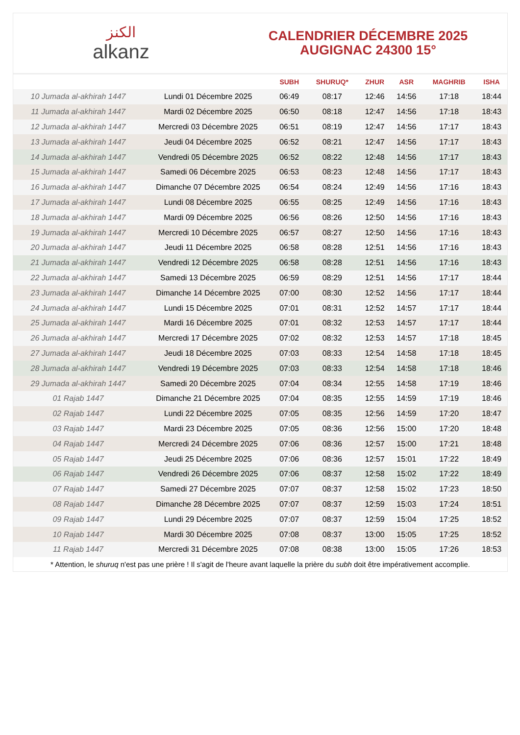الكنز
alkanz
CALENDRIER DÉCEMBRE 2025
AUGIGNAC 24300 15°
| | | SUBH | SHURUQ* | ZHUR | ASR | MAGHRIB | ISHA |
| --- | --- | --- | --- | --- | --- | --- | --- |
| 10 Jumada al-akhirah 1447 | Lundi 01 Décembre 2025 | 06:49 | 08:17 | 12:46 | 14:56 | 17:18 | 18:44 |
| 11 Jumada al-akhirah 1447 | Mardi 02 Décembre 2025 | 06:50 | 08:18 | 12:47 | 14:56 | 17:18 | 18:43 |
| 12 Jumada al-akhirah 1447 | Mercredi 03 Décembre 2025 | 06:51 | 08:19 | 12:47 | 14:56 | 17:17 | 18:43 |
| 13 Jumada al-akhirah 1447 | Jeudi 04 Décembre 2025 | 06:52 | 08:21 | 12:47 | 14:56 | 17:17 | 18:43 |
| 14 Jumada al-akhirah 1447 | Vendredi 05 Décembre 2025 | 06:52 | 08:22 | 12:48 | 14:56 | 17:17 | 18:43 |
| 15 Jumada al-akhirah 1447 | Samedi 06 Décembre 2025 | 06:53 | 08:23 | 12:48 | 14:56 | 17:17 | 18:43 |
| 16 Jumada al-akhirah 1447 | Dimanche 07 Décembre 2025 | 06:54 | 08:24 | 12:49 | 14:56 | 17:16 | 18:43 |
| 17 Jumada al-akhirah 1447 | Lundi 08 Décembre 2025 | 06:55 | 08:25 | 12:49 | 14:56 | 17:16 | 18:43 |
| 18 Jumada al-akhirah 1447 | Mardi 09 Décembre 2025 | 06:56 | 08:26 | 12:50 | 14:56 | 17:16 | 18:43 |
| 19 Jumada al-akhirah 1447 | Mercredi 10 Décembre 2025 | 06:57 | 08:27 | 12:50 | 14:56 | 17:16 | 18:43 |
| 20 Jumada al-akhirah 1447 | Jeudi 11 Décembre 2025 | 06:58 | 08:28 | 12:51 | 14:56 | 17:16 | 18:43 |
| 21 Jumada al-akhirah 1447 | Vendredi 12 Décembre 2025 | 06:58 | 08:28 | 12:51 | 14:56 | 17:16 | 18:43 |
| 22 Jumada al-akhirah 1447 | Samedi 13 Décembre 2025 | 06:59 | 08:29 | 12:51 | 14:56 | 17:17 | 18:44 |
| 23 Jumada al-akhirah 1447 | Dimanche 14 Décembre 2025 | 07:00 | 08:30 | 12:52 | 14:56 | 17:17 | 18:44 |
| 24 Jumada al-akhirah 1447 | Lundi 15 Décembre 2025 | 07:01 | 08:31 | 12:52 | 14:57 | 17:17 | 18:44 |
| 25 Jumada al-akhirah 1447 | Mardi 16 Décembre 2025 | 07:01 | 08:32 | 12:53 | 14:57 | 17:17 | 18:44 |
| 26 Jumada al-akhirah 1447 | Mercredi 17 Décembre 2025 | 07:02 | 08:32 | 12:53 | 14:57 | 17:18 | 18:45 |
| 27 Jumada al-akhirah 1447 | Jeudi 18 Décembre 2025 | 07:03 | 08:33 | 12:54 | 14:58 | 17:18 | 18:45 |
| 28 Jumada al-akhirah 1447 | Vendredi 19 Décembre 2025 | 07:03 | 08:33 | 12:54 | 14:58 | 17:18 | 18:46 |
| 29 Jumada al-akhirah 1447 | Samedi 20 Décembre 2025 | 07:04 | 08:34 | 12:55 | 14:58 | 17:19 | 18:46 |
| 01 Rajab 1447 | Dimanche 21 Décembre 2025 | 07:04 | 08:35 | 12:55 | 14:59 | 17:19 | 18:46 |
| 02 Rajab 1447 | Lundi 22 Décembre 2025 | 07:05 | 08:35 | 12:56 | 14:59 | 17:20 | 18:47 |
| 03 Rajab 1447 | Mardi 23 Décembre 2025 | 07:05 | 08:36 | 12:56 | 15:00 | 17:20 | 18:48 |
| 04 Rajab 1447 | Mercredi 24 Décembre 2025 | 07:06 | 08:36 | 12:57 | 15:00 | 17:21 | 18:48 |
| 05 Rajab 1447 | Jeudi 25 Décembre 2025 | 07:06 | 08:36 | 12:57 | 15:01 | 17:22 | 18:49 |
| 06 Rajab 1447 | Vendredi 26 Décembre 2025 | 07:06 | 08:37 | 12:58 | 15:02 | 17:22 | 18:49 |
| 07 Rajab 1447 | Samedi 27 Décembre 2025 | 07:07 | 08:37 | 12:58 | 15:02 | 17:23 | 18:50 |
| 08 Rajab 1447 | Dimanche 28 Décembre 2025 | 07:07 | 08:37 | 12:59 | 15:03 | 17:24 | 18:51 |
| 09 Rajab 1447 | Lundi 29 Décembre 2025 | 07:07 | 08:37 | 12:59 | 15:04 | 17:25 | 18:52 |
| 10 Rajab 1447 | Mardi 30 Décembre 2025 | 07:08 | 08:37 | 13:00 | 15:05 | 17:25 | 18:52 |
| 11 Rajab 1447 | Mercredi 31 Décembre 2025 | 07:08 | 08:38 | 13:00 | 15:05 | 17:26 | 18:53 |
* Attention, le shuruq n'est pas une prière ! Il s'agit de l'heure avant laquelle la prière du subh doit être impérativement accomplie.